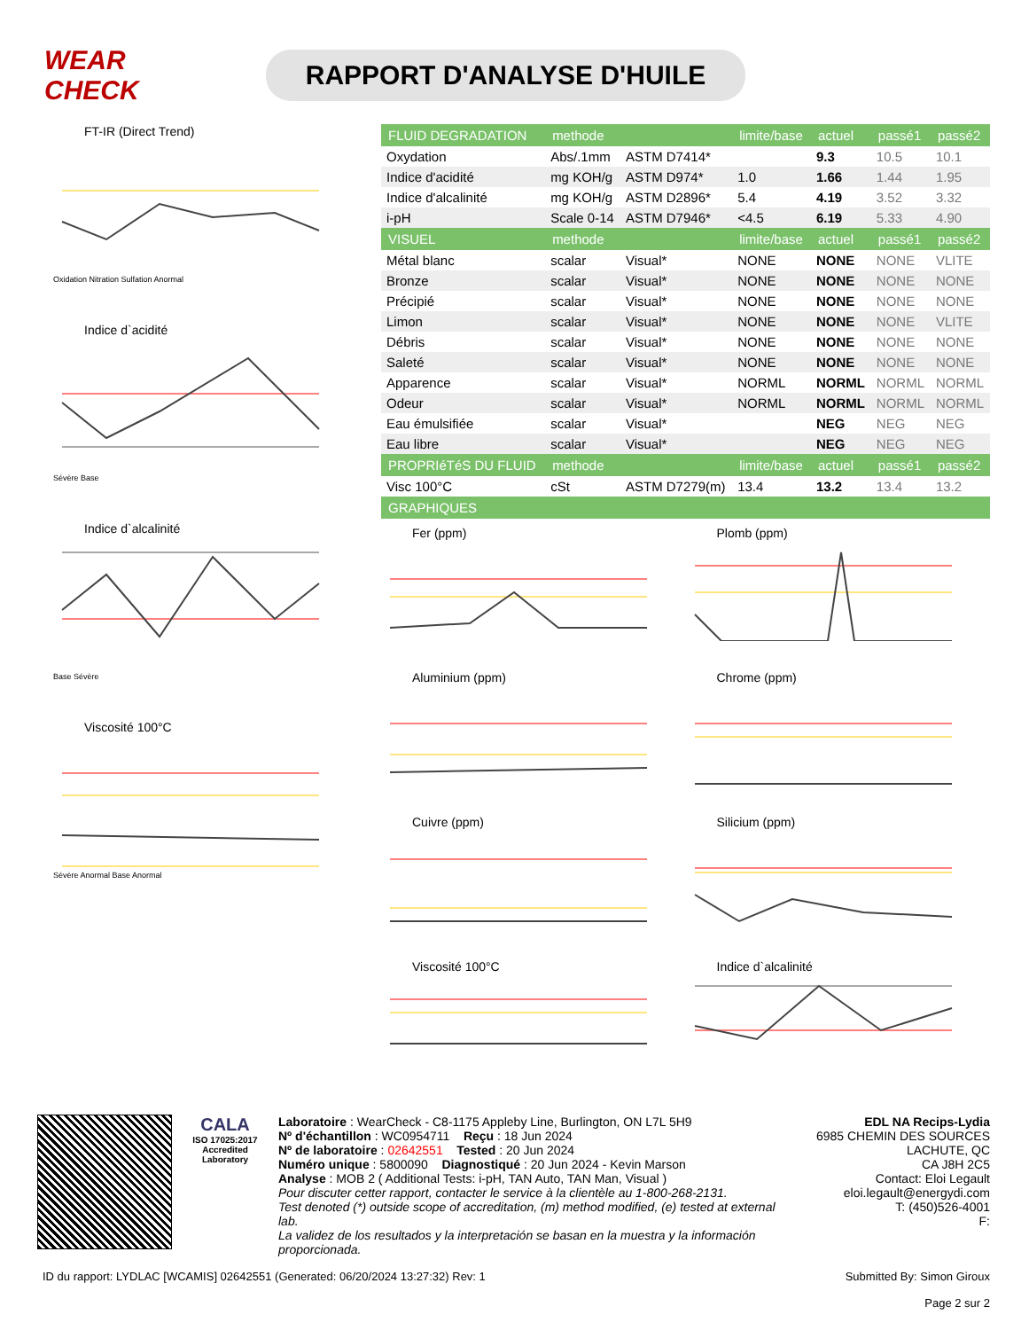WEAR CHECK
RAPPORT D'ANALYSE D'HUILE
FT-IR (Direct Trend)
Oxidation Nitration Sulfation Anormal
Indice d`acidité
Sévère Base
Indice d`alcalinité
Base Sévère
Viscosité 100°C
Sévère Anormal Base Anormal
| FLUID DEGRADATION | methode | | limite/base | actuel | passé1 | passé2 |
| --- | --- | --- | --- | --- | --- | --- |
| Oxydation | Abs/.1mm | ASTM D7414* | | 9.3 | 10.5 | 10.1 |
| Indice d'acidité | mg KOH/g | ASTM D974* | 1.0 | 1.66 | 1.44 | 1.95 |
| Indice d'alcalinité | mg KOH/g | ASTM D2896* | 5.4 | 4.19 | 3.52 | 3.32 |
| i-pH | Scale 0-14 | ASTM D7946* | <4.5 | 6.19 | 5.33 | 4.90 |
| VISUEL | methode | | limite/base | actuel | passé1 | passé2 |
| Métal blanc | scalar | Visual* | NONE | NONE | NONE | VLITE |
| Bronze | scalar | Visual* | NONE | NONE | NONE | NONE |
| Précipié | scalar | Visual* | NONE | NONE | NONE | NONE |
| Limon | scalar | Visual* | NONE | NONE | NONE | VLITE |
| Débris | scalar | Visual* | NONE | NONE | NONE | NONE |
| Saleté | scalar | Visual* | NONE | NONE | NONE | NONE |
| Apparence | scalar | Visual* | NORML | NORML | NORML | NORML |
| Odeur | scalar | Visual* | NORML | NORML | NORML | NORML |
| Eau émulsifiée | scalar | Visual* | | NEG | NEG | NEG |
| Eau libre | scalar | Visual* | | NEG | NEG | NEG |
| PROPRIéTéS DU FLUID | methode | | limite/base | actuel | passé1 | passé2 |
| Visc 100°C | cSt | ASTM D7279(m) | 13.4 | 13.2 | 13.4 | 13.2 |
| GRAPHIQUES | | | | | | |
Fer (ppm)
Plomb (ppm)
Aluminium (ppm)
Chrome (ppm)
Cuivre (ppm)
Silicium (ppm)
Viscosité 100°C
Indice d`alcalinité
CALA
ISO 17025:2017 Accredited Laboratory
Laboratoire : WearCheck - C8-1175 Appleby Line, Burlington, ON L7L 5H9
Nº d'échantillon : WC0954711 Reçu : 18 Jun 2024
Nº de laboratoire : 02642551 Tested : 20 Jun 2024
Numéro unique : 5800090 Diagnostiqué : 20 Jun 2024 - Kevin Marson
Analyse : MOB 2 ( Additional Tests: i-pH, TAN Auto, TAN Man, Visual )
Pour discuter cetter rapport, contacter le service à la clientèle au 1-800-268-2131.
Test denoted (*) outside scope of accreditation, (m) method modified, (e) tested at external lab.
La validez de los resultados y la interpretación se basan en la muestra y la información proporcionada.
EDL NA Recips-Lydia
6985 CHEMIN DES SOURCES
LACHUTE, QC
CA J8H 2C5
Contact: Eloi Legault
eloi.legault@energydi.com
T: (450)526-4001
F:
ID du rapport: LYDLAC [WCAMIS] 02642551 (Generated: 06/20/2024 13:27:32) Rev: 1 Submitted By: Simon Giroux
Page 2 sur 2